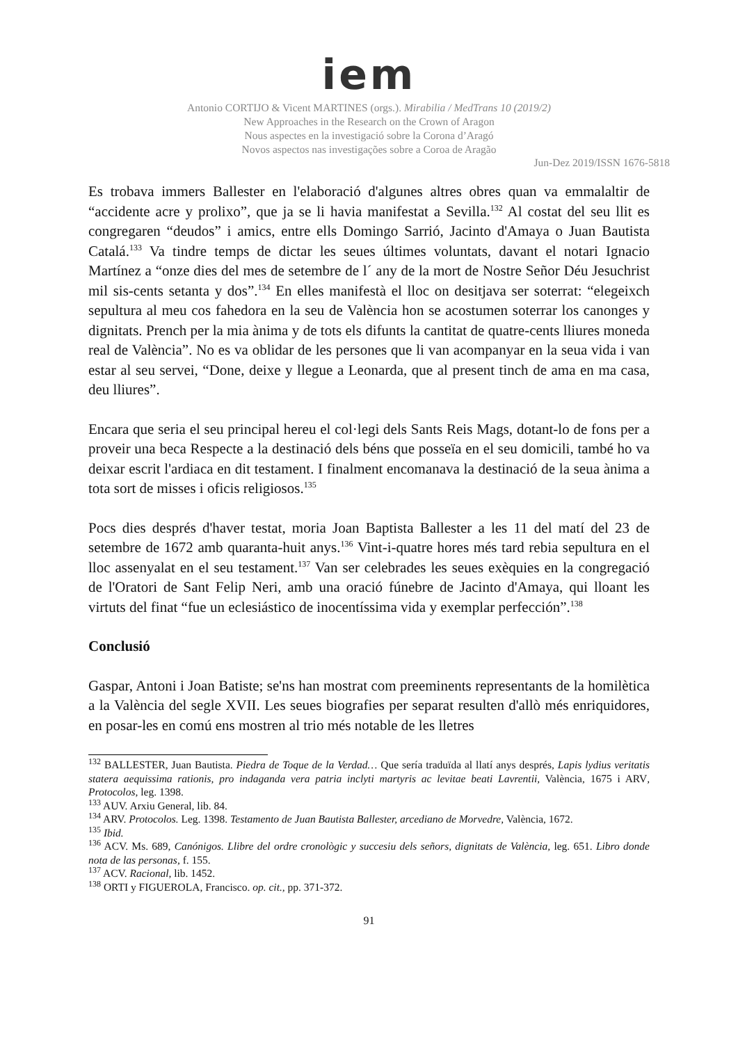iem
Antonio CORTIJO & Vicent MARTINES (orgs.). Mirabilia / MedTrans 10 (2019/2)
New Approaches in the Research on the Crown of Aragon
Nous aspectes en la investigació sobre la Corona d’Aragó
Novos aspectos nas investigações sobre a Coroa de Aragão
Jun-Dez 2019/ISSN 1676-5818
Es trobava immers Ballester en l'elaboració d'algunes altres obres quan va emmalaltir de “accidente acre y prolixo”, que ja se li havia manifestat a Sevilla.<sup>132</sup> Al costat del seu llit es congregaren “deudos” i amics, entre ells Domingo Sarrió, Jacinto d'Amaya o Juan Bautista Catalá.<sup>133</sup> Va tindre temps de dictar les seues últimes voluntats, davant el notari Ignacio Martínez a “onze dies del mes de setembre de l´ any de la mort de Nostre Señor Déu Jesuchrist mil sis-cents setanta y dos”.<sup>134</sup> En elles manifestà el lloc on desitjava ser soterrat: “elegeixch sepultura al meu cos fahedora en la seu de València hon se acostumen soterrar los canonges y dignitats. Prench per la mia ànima y de tots els difunts la cantitat de quatre-cents lliures moneda real de València”. No es va oblidar de les persones que li van acompanyar en la seua vida i van estar al seu servei, “Done, deixe y llegue a Leonarda, que al present tinch de ama en ma casa, deu lliures”.
Encara que seria el seu principal hereu el col·legi dels Sants Reis Mags, dotant-lo de fons per a proveir una beca Respecte a la destinació dels béns que posseïa en el seu domicili, també ho va deixar escrit l'ardiaca en dit testament. I finalment encomanava la destinació de la seua ànima a tota sort de misses i oficis religiosos.<sup>135</sup>
Pocs dies després d'haver testat, moria Joan Baptista Ballester a les 11 del matí del 23 de setembre de 1672 amb quaranta-huit anys.<sup>136</sup> Vint-i-quatre hores més tard rebia sepultura en el lloc assenyalat en el seu testament.<sup>137</sup> Van ser celebrades les seues exèquies en la congregació de l'Oratori de Sant Felip Neri, amb una oració fúnebre de Jacinto d'Amaya, qui lloant les virtuts del finat “fue un eclesiástico de inocentíssima vida y exemplar perfección”.<sup>138</sup>
Conclusió
Gaspar, Antoni i Joan Batiste; se'ns han mostrat com preeminents representants de la homilètica a la València del segle XVII. Les seues biografies per separat resulten d'allò més enriquidores, en posar-les en comú ens mostren al trio més notable de les lletres
<sup>132</sup> BALLESTER, Juan Bautista. Piedra de Toque de la Verdad… Que sería traduïda al llatí anys després, Lapis lydius veritatis statera aequissima rationis, pro indaganda vera patria inclyti martyris ac levitae beati Lavrentii, València, 1675 i ARV, Protocolos, leg. 1398.
<sup>133</sup> AUV. Arxiu General, lib. 84.
<sup>134</sup> ARV. Protocolos. Leg. 1398. Testamento de Juan Bautista Ballester, arcediano de Morvedre, València, 1672.
<sup>135</sup> Ibid.
<sup>136</sup> ACV. Ms. 689, Canónigos. Llibre del ordre cronològic y succesiu dels señors, dignitats de València, leg. 651. Libro donde nota de las personas, f. 155.
<sup>137</sup> ACV. Racional, lib. 1452.
<sup>138</sup> ORTI y FIGUEROLA, Francisco. op. cit., pp. 371-372.
91